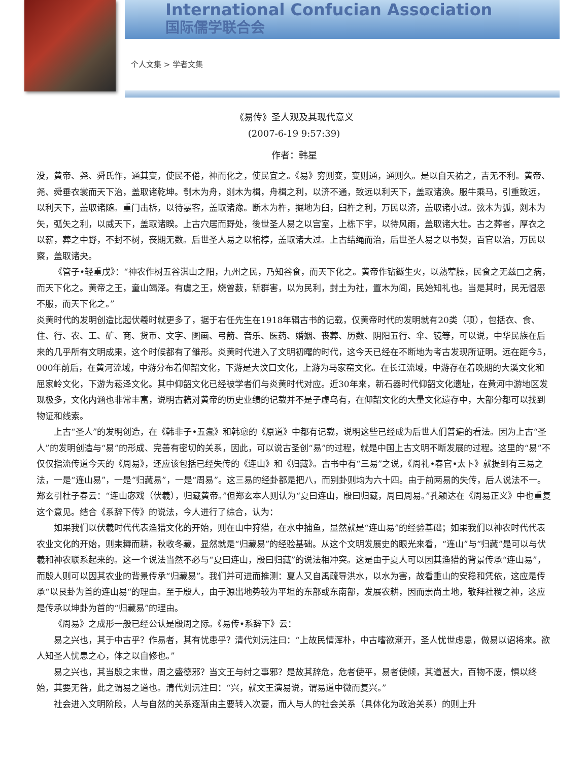International Confucian Association
国际儒学联合会
个人文集 > 学者文集
《易传》圣人观及其现代意义
(2007-6-19 9:57:39)
作者：韩星
没，黄帝、尧、舜氏作，通其变，使民不倦，神而化之，使民宜之。《易》穷则变，变则通，通则久。是以自天祐之，吉无不利。黄帝、尧、舜垂衣裳而天下治，盖取诸乾坤。刳木为舟，剡木为楫，舟楫之利，以济不通，致远以利天下，盖取诸涣。服牛乘马，引重致远，以利天下，盖取诸随。重门击柝，以待暴客，盖取诸豫。断木为杵，掘地为臼，臼杵之利，万民以济，盖取诸小过。弦木为弧，剡木为矢，弧矢之利，以威天下，盖取诸睽。上古穴居而野处，後世圣人易之以宫室，上栋下宇，以待风雨，盖取诸大壮。古之葬者，厚衣之以薪，葬之中野，不封不树，丧期无数。后世圣人易之以棺椁，盖取诸大过。上古结绳而治，后世圣人易之以书契，百官以治，万民以察，盖取诸夬。
《管子•轻重戊》：“神农作树五谷淇山之阳，九州之民，乃知谷食，而天下化之。黄帝作钻鐩生火，以熟荤臊，民食之无兹□之病，而天下化之。黄帝之王，童山竭泽。有虞之王，烧曾薮，斩群害，以为民利，封土为社，置木为闾，民始知礼也。当是其时，民无愠恶不服，而天下化之。”
炎黄时代的发明创造比起伏羲时就更多了，据于右任先生在1918年辑古书的记载，仅黄帝时代的发明就有20类（项），包括衣、食、住、行、农、工、矿、商、货币、文字、图画、弓箭、音乐、医药、婚姻、丧葬、历数、阴阳五行、伞、镜等，可以说，中华民族在后来的几乎所有文明成果，这个时候都有了雏形。炎黄时代进入了文明初曙的时代，这今天已经在不断地为考古发现所证明。远在距今5，000年前后，在黄河流域，中游分布着仰韶文化，下游是大汶口文化，上游为马家窑文化。在长江流域，中游存在着晚期的大溪文化和屈家岭文化，下游为菘泽文化。其中仰韶文化已经被学者们与炎黄时代对应。近30年来，新石器时代仰韶文化遗址，在黄河中游地区发现极多，文化内涵也非常丰富，说明古籍对黄帝的历史业绩的记载并不是子虚乌有，在仰韶文化的大量文化遗存中，大部分都可以找到物证和线索。
上古“圣人”的发明创造，在《韩非子•五蠹》和韩愈的《原道》中都有记载，说明这些已经成为后世人们普遍的看法。因为上古“圣人”的发明创造与“易”的形成、完善有密切的关系，因此，可以说古圣创“易”的过程，就是中国上古文明不断发展的过程。这里的“易”不仅仅指流传道今天的《周易》，还应该包括已经失传的《连山》和《归藏》。古书中有“三易”之说，《周礼•春官•太卜》就提到有三易之法，一是“连山易”，一是“归藏易”，一是“周易”。这三易的经卦都是把八，而别卦则均为六十四。由于前两易的失传，后人说法不一。郑玄引杜子春云：“连山宓戏（伏羲），归藏黄帝。”但郑玄本人则认为“夏曰连山，殷曰归藏，周曰周易。”孔颖达在《周易正义》中也重复这个意见。结合《系辞下传》的说法，今人进行了综合，认为：
如果我们以伏羲时代代表渔猎文化的开始，则在山中狩猎，在水中捕鱼，显然就是“连山易”的经验基础；如果我们以神农时代代表农业文化的开始，则耒耨而耕，秋收冬藏，显然就是“归藏易”的经验基础。从这个文明发展史的眼光来看，“连山”与“归藏”是可以与伏羲和神农联系起来的。这一个说法当然不必与“夏曰连山，殷曰归藏”的说法相冲突。这是由于夏人可以因其渔猎的背景传承“连山易”，而殷人则可以因其农业的背景传承“归藏易”。我们并可进而推测：夏人又自禹疏导洪水，以水为害，故看重山的安稳和凭依，这应是传承“以艮卦为首的连山易“的理由。至于殷人，由于源出地势较为平坦的东部或东南部，发展农耕，因而崇尚土地，敬拜社稷之神，这应是传承以坤卦为首的“归藏易”的理由。
《周易》之成形一般已经公认是殷周之际。《易传•系辞下》云：
易之兴也，其于中古乎？作易者，其有忧患乎？清代刘沅注曰：“上故民情浑朴，中古嗜欲渐开，圣人忧世虑患，做易以诏将来。欲人知圣人忧患之心，体之以自修也。”
易之兴也，其当殷之末世，周之盛德邪？当文王与纣之事邪？是故其辞危，危者使平，易者使倾，其道甚大，百物不废，惧以终始，其要无咎，此之谓易之道也。清代刘沅注曰：“兴，就文王演易说，谓易道中微而复兴。”
社会进入文明阶段，人与自然的关系逐渐由主要转入次要，而人与人的社会关系（具体化为政治关系）的则上升